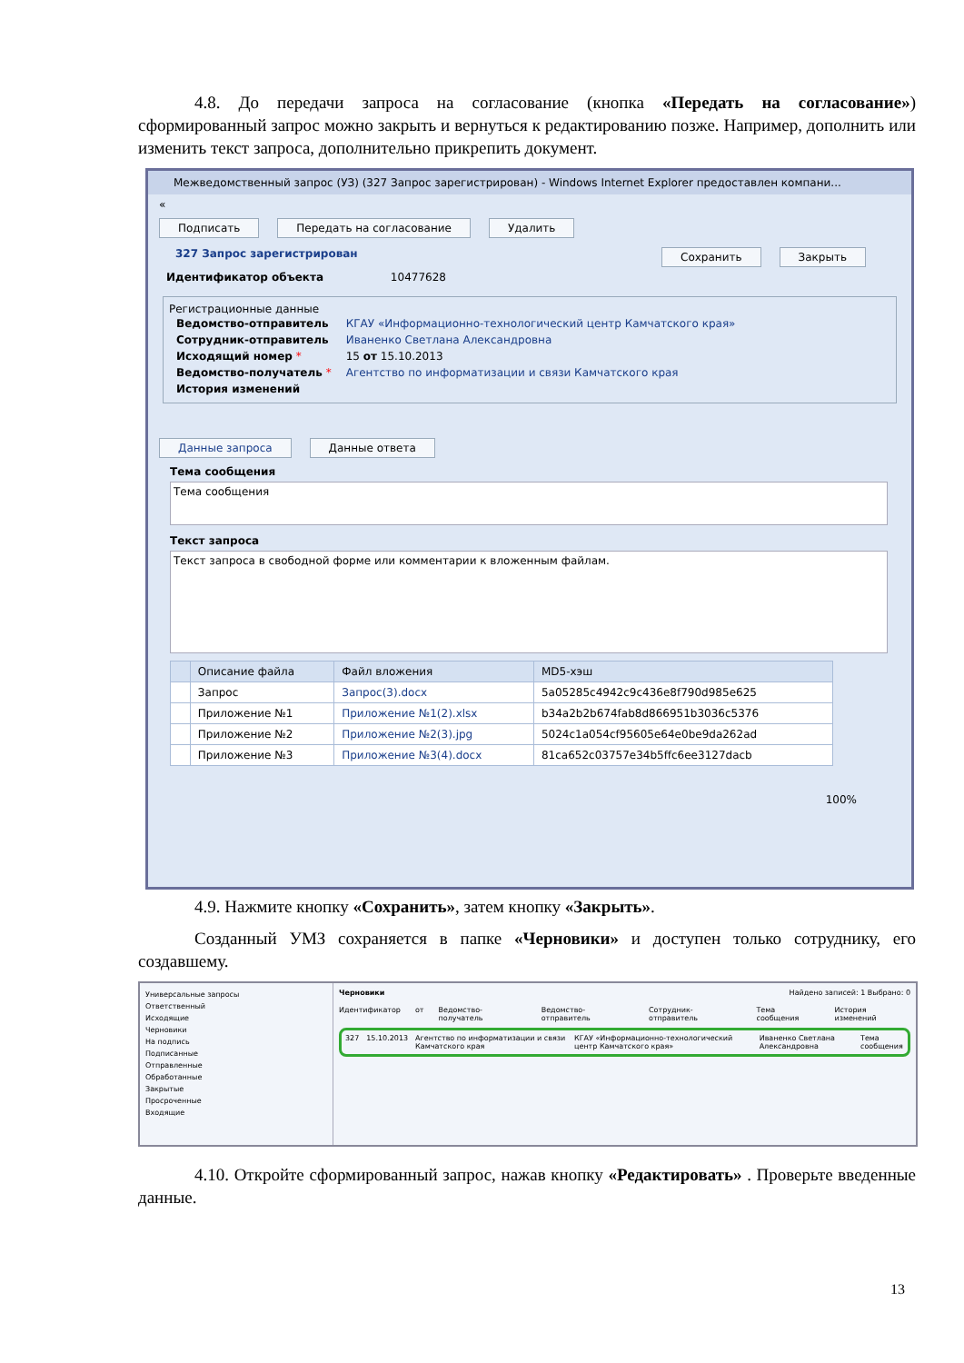4.8. До передачи запроса на согласование (кнопка «Передать на согласование») сформированный запрос можно закрыть и вернуться к редактированию позже. Например, дополнить или изменить текст запроса, дополнительно прикрепить документ.
Межведомственный запрос (УЗ) (327 Запрос зарегистрирован) - Windows Internet Explorer предоставлен компани...
«
Подписать Передать на согласование Удалить
327 Запрос зарегистрирован Сохранить Закрыть
Идентификатор объекта 10477628
Регистрационные данные
| Ведомство-отправитель | КГАУ «Информационно-технологический центр Камчатского края» |
| Сотрудник-отправитель | Иваненко Светлана Александровна |
| Исходящий номер * | 15 от 15.10.2013 |
| Ведомство-получатель * | Агентство по информатизации и связи Камчатского края |
| История изменений | |
Данные запроса Данные ответа
Тема сообщения
Тема сообщения
Текст запроса
Текст запроса в свободной форме или комментарии к вложенным файлам.
| | Описание файла | Файл вложения | MD5-хэш |
| --- | --- | --- | --- |
| | Запрос | Запрос(3).docx | 5a05285c4942c9c436e8f790d985e625 |
| | Приложение №1 | Приложение №1(2).xlsx | b34a2b2b674fab8d866951b3036c5376 |
| | Приложение №2 | Приложение №2(3).jpg | 5024c1a054cf95605e64e0be9da262ad |
| | Приложение №3 | Приложение №3(4).docx | 81ca652c03757e34b5ffc6ee3127dacb |
100%
4.9. Нажмите кнопку «Сохранить», затем кнопку «Закрыть».
Созданный УМЗ сохраняется в папке «Черновики» и доступен только сотруднику, его создавшему.
Универсальные запросы
Ответственный
Исходящие
Черновики
На подпись
Подписанные
Отправленные
Обработанные
Закрытые
Просроченные
Входящие
Черновики Найдено записей: 1 Выбрано: 0
Идентификатор от Ведомство-получатель Ведомство-отправитель Сотрудник-отправитель Тема сообщения История изменений
327 15.10.2013 Агентство по информатизации и связи Камчатского края КГАУ «Информационно-технологический центр Камчатского края» Иваненко Светлана Александровна Тема сообщения
4.10. Откройте сформированный запрос, нажав кнопку «Редактировать» . Проверьте введенные данные.
13